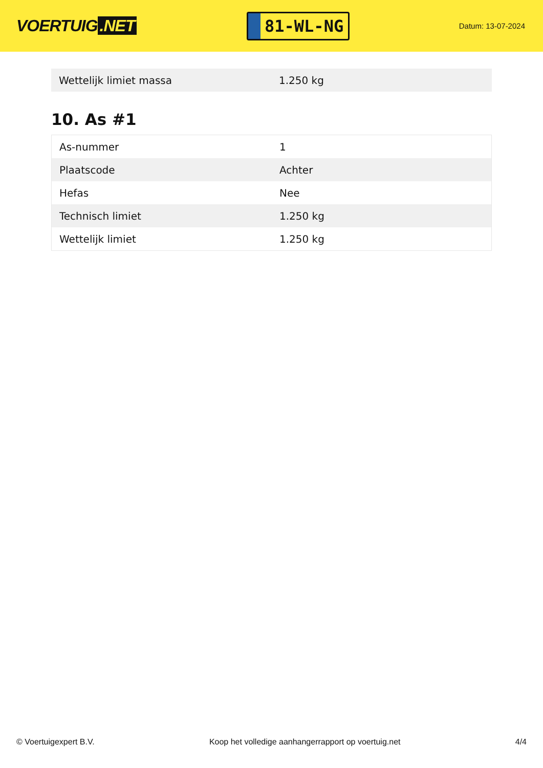VOERTUIG.NET
81-WL-NG
Datum: 13-07-2024
| Wettelijk limiet massa | 1.250 kg |
10. As #1
| As-nummer | 1 |
| Plaatscode | Achter |
| Hefas | Nee |
| Technisch limiet | 1.250 kg |
| Wettelijk limiet | 1.250 kg |
© Voertuigexpert B.V. Koop het volledige aanhangerrapport op voertuig.net 4/4